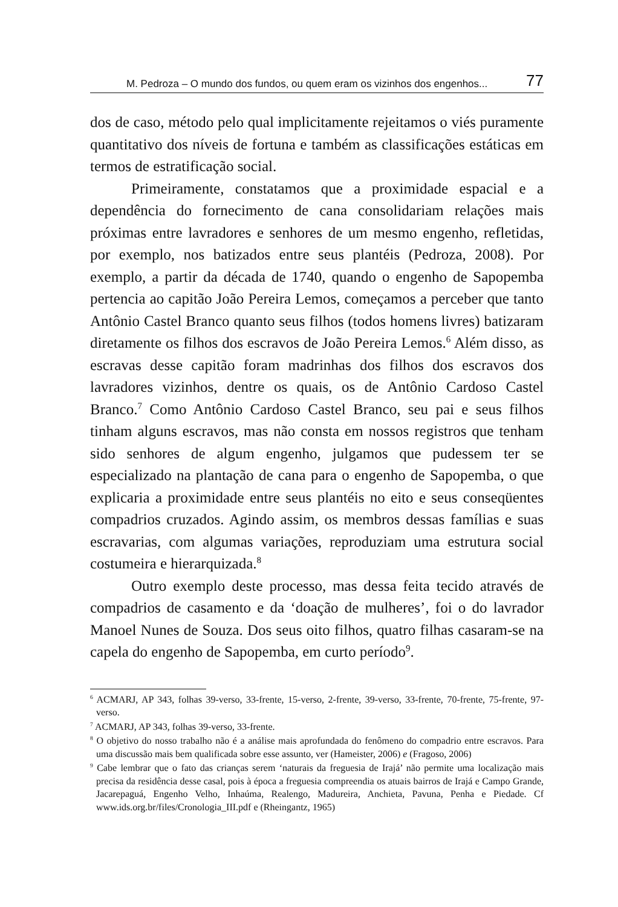M. Pedroza – O mundo dos fundos, ou quem eram os vizinhos dos engenhos... 77
dos de caso, método pelo qual implicitamente rejeitamos o viés puramente quantitativo dos níveis de fortuna e também as classificações estáticas em termos de estratificação social.
Primeiramente, constatamos que a proximidade espacial e a dependência do fornecimento de cana consolidariam relações mais próximas entre lavradores e senhores de um mesmo engenho, refletidas, por exemplo, nos batizados entre seus plantéis (Pedroza, 2008). Por exemplo, a partir da década de 1740, quando o engenho de Sapopemba pertencia ao capitão João Pereira Lemos, começamos a perceber que tanto Antônio Castel Branco quanto seus filhos (todos homens livres) batizaram diretamente os filhos dos escravos de João Pereira Lemos.<sup>6</sup> Além disso, as escravas desse capitão foram madrinhas dos filhos dos escravos dos lavradores vizinhos, dentre os quais, os de Antônio Cardoso Castel Branco.<sup>7</sup> Como Antônio Cardoso Castel Branco, seu pai e seus filhos tinham alguns escravos, mas não consta em nossos registros que tenham sido senhores de algum engenho, julgamos que pudessem ter se especializado na plantação de cana para o engenho de Sapopemba, o que explicaria a proximidade entre seus plantéis no eito e seus conseqüentes compadrios cruzados. Agindo assim, os membros dessas famílias e suas escravarias, com algumas variações, reproduziam uma estrutura social costumeira e hierarquizada.<sup>8</sup>
Outro exemplo deste processo, mas dessa feita tecido através de compadrios de casamento e da ‘doação de mulheres’, foi o do lavrador Manoel Nunes de Souza. Dos seus oito filhos, quatro filhas casaram-se na capela do engenho de Sapopemba, em curto período<sup>9</sup>.
<sup>6</sup> ACMARJ, AP 343, folhas 39-verso, 33-frente, 15-verso, 2-frente, 39-verso, 33-frente, 70-frente, 75-frente, 97-verso.
<sup>7</sup> ACMARJ, AP 343, folhas 39-verso, 33-frente.
<sup>8</sup> O objetivo do nosso trabalho não é a análise mais aprofundada do fenômeno do compadrio entre escravos. Para uma discussão mais bem qualificada sobre esse assunto, ver (Hameister, 2006) e (Fragoso, 2006)
<sup>9</sup> Cabe lembrar que o fato das crianças serem ‘naturais da freguesia de Irajá’ não permite uma localização mais precisa da residência desse casal, pois à época a freguesia compreendia os atuais bairros de Irajá e Campo Grande, Jacarepaguá, Engenho Velho, Inhaúma, Realengo, Madureira, Anchieta, Pavuna, Penha e Piedade. Cf www.ids.org.br/files/Cronologia_III.pdf e (Rheingantz, 1965)